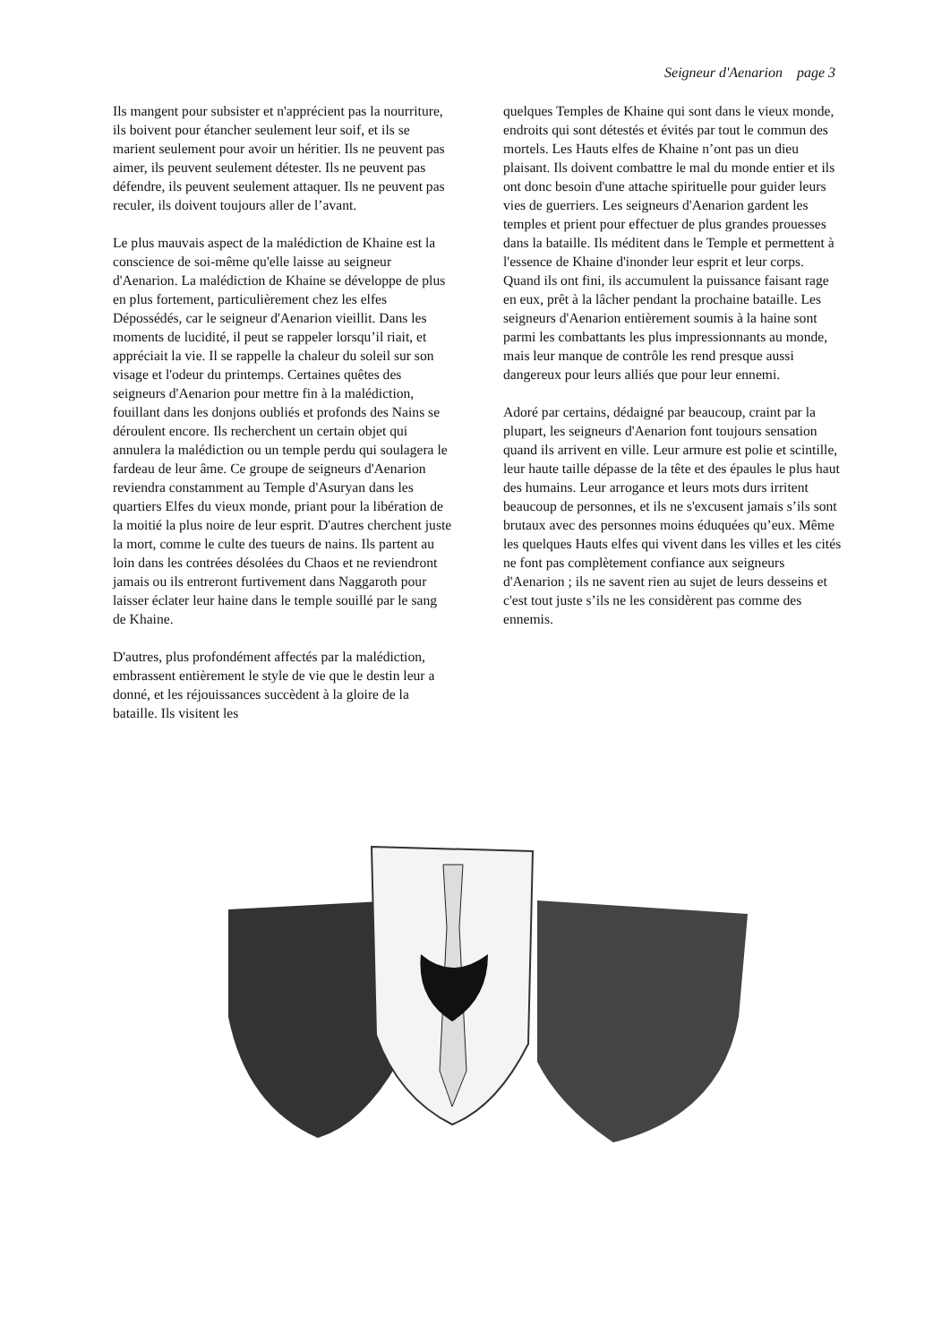Seigneur d'Aenarion page 3
Ils mangent pour subsister et n'apprécient pas la nourriture, ils boivent pour étancher seulement leur soif, et ils se marient seulement pour avoir un héritier. Ils ne peuvent pas aimer, ils peuvent seulement détester. Ils ne peuvent pas défendre, ils peuvent seulement attaquer. Ils ne peuvent pas reculer, ils doivent toujours aller de l’avant.
Le plus mauvais aspect de la malédiction de Khaine est la conscience de soi-même qu'elle laisse au seigneur d'Aenarion. La malédiction de Khaine se développe de plus en plus fortement, particulièrement chez les elfes Dépossédés, car le seigneur d'Aenarion vieillit. Dans les moments de lucidité, il peut se rappeler lorsqu’il riait, et appréciait la vie. Il se rappelle la chaleur du soleil sur son visage et l'odeur du printemps. Certaines quêtes des seigneurs d'Aenarion pour mettre fin à la malédiction, fouillant dans les donjons oubliés et profonds des Nains se déroulent encore. Ils recherchent un certain objet qui annulera la malédiction ou un temple perdu qui soulagera le fardeau de leur âme. Ce groupe de seigneurs d'Aenarion reviendra constamment au Temple d'Asuryan dans les quartiers Elfes du vieux monde, priant pour la libération de la moitié la plus noire de leur esprit. D'autres cherchent juste la mort, comme le culte des tueurs de nains. Ils partent au loin dans les contrées désolées du Chaos et ne reviendront jamais ou ils entreront furtivement dans Naggaroth pour laisser éclater leur haine dans le temple souillé par le sang de Khaine.
D'autres, plus profondément affectés par la malédiction, embrassent entièrement le style de vie que le destin leur a donné, et les réjouissances succèdent à la gloire de la bataille. Ils visitent les
quelques Temples de Khaine qui sont dans le vieux monde, endroits qui sont détestés et évités par tout le commun des mortels. Les Hauts elfes de Khaine n’ont pas un dieu plaisant. Ils doivent combattre le mal du monde entier et ils ont donc besoin d'une attache spirituelle pour guider leurs vies de guerriers. Les seigneurs d'Aenarion gardent les temples et prient pour effectuer de plus grandes prouesses dans la bataille. Ils méditent dans le Temple et permettent à l'essence de Khaine d'inonder leur esprit et leur corps. Quand ils ont fini, ils accumulent la puissance faisant rage en eux, prêt à la lâcher pendant la prochaine bataille. Les seigneurs d'Aenarion entièrement soumis à la haine sont parmi les combattants les plus impressionnants au monde, mais leur manque de contrôle les rend presque aussi dangereux pour leurs alliés que pour leur ennemi.
Adoré par certains, dédaigné par beaucoup, craint par la plupart, les seigneurs d'Aenarion font toujours sensation quand ils arrivent en ville. Leur armure est polie et scintille, leur haute taille dépasse de la tête et des épaules le plus haut des humains. Leur arrogance et leurs mots durs irritent beaucoup de personnes, et ils ne s'excusent jamais s’ils sont brutaux avec des personnes moins éduquées qu’eux. Même les quelques Hauts elfes qui vivent dans les villes et les cités ne font pas complètement confiance aux seigneurs d'Aenarion ; ils ne savent rien au sujet de leurs desseins et c'est tout juste s’ils ne les considèrent pas comme des ennemis.